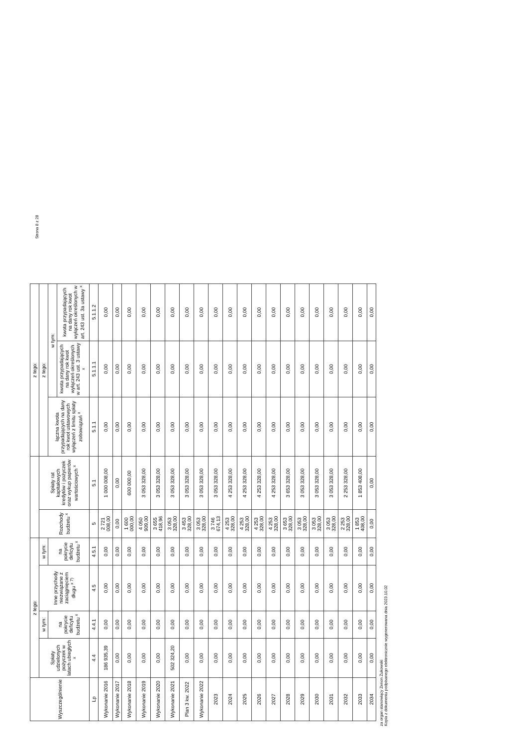Strona 8 z 28
| Wyszczególnienie | z tego: | | | | | | z tego: | | |
| --- | --- | --- | --- | --- | --- | --- | --- | --- | --- |
| | Spłaty udzielonych pożyczek w latach ubiegłych <sup>x</sup> | w tym: | Inne przychody niezwiązane z zaciągnięciem długu <sup>x 7)</sup> | w tym: | Rozchody budżetu <sup>x</sup> | Spłaty rat kapitałowych kredytów i pożyczek oraz wykup papierów wartościowych <sup>x</sup> | z tego: | | |
| | | na pokrycie deficytu budżetu <sup>x</sup> | | na pokrycie deficytu budżetu <sup>x</sup> | | | łączna kwota przypadających na dany rok kwot ustawowych wyłączeń z limitu spłaty zobowiązań <sup>x</sup> | w tym: | |
| | | | | | | | | kwota przypadających na dany rok kwot wyłączeń określonych w art. 243 ust. 3 ustawy <sup>x</sup> | kwota przypadających na dany rok kwot wyłączeń określonych w art. 243 ust. 3a ustawy <sup>x</sup> |
| Lp | 4.4 | 4.4.1 | 4.5 | 4.5.1 | 5 | 5.1 | 5.1.1 | 5.1.1.1 | 5.1.1.2 |
| Wykonanie 2016 | 186 935,39 | 0,00 | 0,00 | 0,00 | 2 721 008,00 | 1 000 008,00 | 0,00 | 0,00 | 0,00 |
| Wykonanie 2017 | 0,00 | 0,00 | 0,00 | 0,00 | 0,00 | 0,00 | 0,00 | 0,00 | 0,00 |
| Wykonanie 2018 | 0,00 | 0,00 | 0,00 | 0,00 | 1 600 000,00 | 600 000,00 | 0,00 | 0,00 | 0,00 |
| Wykonanie 2019 | 0,00 | 0,00 | 0,00 | 0,00 | 4 050 909,00 | 3 053 328,00 | 0,00 | 0,00 | 0,00 |
| Wykonanie 2020 | 0,00 | 0,00 | 0,00 | 0,00 | 3 655 418,96 | 3 053 328,00 | 0,00 | 0,00 | 0,00 |
| Wykonanie 2021 | 502 324,20 | 0,00 | 0,00 | 0,00 | 3 053 328,00 | 3 053 328,00 | 0,00 | 0,00 | 0,00 |
| Plan 3 kw. 2022 | 0,00 | 0,00 | 0,00 | 0,00 | 3 453 328,00 | 3 053 328,00 | 0,00 | 0,00 | 0,00 |
| Wykonanie 2022 | 0,00 | 0,00 | 0,00 | 0,00 | 3 053 328,00 | 3 053 328,00 | 0,00 | 0,00 | 0,00 |
| 2023 | 0,00 | 0,00 | 0,00 | 0,00 | 3 746 674,13 | 3 053 328,00 | 0,00 | 0,00 | 0,00 |
| 2024 | 0,00 | 0,00 | 0,00 | 0,00 | 4 253 328,00 | 4 253 328,00 | 0,00 | 0,00 | 0,00 |
| 2025 | 0,00 | 0,00 | 0,00 | 0,00 | 4 253 328,00 | 4 253 328,00 | 0,00 | 0,00 | 0,00 |
| 2026 | 0,00 | 0,00 | 0,00 | 0,00 | 4 253 328,00 | 4 253 328,00 | 0,00 | 0,00 | 0,00 |
| 2027 | 0,00 | 0,00 | 0,00 | 0,00 | 4 253 328,00 | 4 253 328,00 | 0,00 | 0,00 | 0,00 |
| 2028 | 0,00 | 0,00 | 0,00 | 0,00 | 3 653 328,00 | 3 653 328,00 | 0,00 | 0,00 | 0,00 |
| 2029 | 0,00 | 0,00 | 0,00 | 0,00 | 3 053 328,00 | 3 053 328,00 | 0,00 | 0,00 | 0,00 |
| 2030 | 0,00 | 0,00 | 0,00 | 0,00 | 3 053 328,00 | 3 053 328,00 | 0,00 | 0,00 | 0,00 |
| 2031 | 0,00 | 0,00 | 0,00 | 0,00 | 3 053 328,00 | 3 053 328,00 | 0,00 | 0,00 | 0,00 |
| 2032 | 0,00 | 0,00 | 0,00 | 0,00 | 2 253 328,00 | 2 253 328,00 | 0,00 | 0,00 | 0,00 |
| 2033 | 0,00 | 0,00 | 0,00 | 0,00 | 1 853 408,00 | 1 853 408,00 | 0,00 | 0,00 | 0,00 |
| 2034 | 0,00 | 0,00 | 0,00 | 0,00 | 0,00 | 0,00 | 0,00 | 0,00 | 0,00 |
za organ stanowiący Zenon Żukowski
Kopia z dokumentu podpisanego elektronicznie wygenerowana dnia 2023.10.02